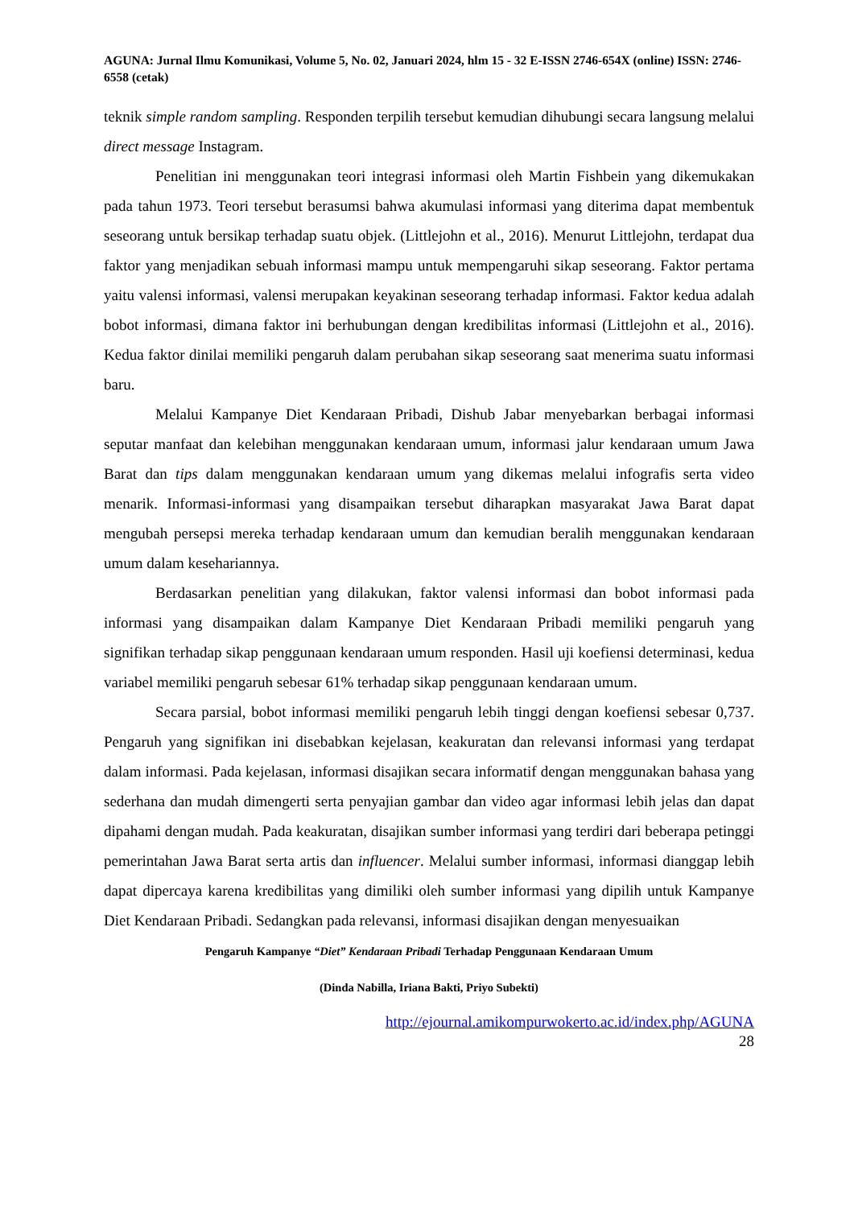AGUNA: Jurnal Ilmu Komunikasi, Volume 5, No. 02, Januari 2024, hlm 15 - 32 E-ISSN 2746-654X (online) ISSN: 2746-6558 (cetak)
teknik simple random sampling. Responden terpilih tersebut kemudian dihubungi secara langsung melalui direct message Instagram.
Penelitian ini menggunakan teori integrasi informasi oleh Martin Fishbein yang dikemukakan pada tahun 1973. Teori tersebut berasumsi bahwa akumulasi informasi yang diterima dapat membentuk seseorang untuk bersikap terhadap suatu objek. (Littlejohn et al., 2016). Menurut Littlejohn, terdapat dua faktor yang menjadikan sebuah informasi mampu untuk mempengaruhi sikap seseorang. Faktor pertama yaitu valensi informasi, valensi merupakan keyakinan seseorang terhadap informasi. Faktor kedua adalah bobot informasi, dimana faktor ini berhubungan dengan kredibilitas informasi (Littlejohn et al., 2016). Kedua faktor dinilai memiliki pengaruh dalam perubahan sikap seseorang saat menerima suatu informasi baru.
Melalui Kampanye Diet Kendaraan Pribadi, Dishub Jabar menyebarkan berbagai informasi seputar manfaat dan kelebihan menggunakan kendaraan umum, informasi jalur kendaraan umum Jawa Barat dan tips dalam menggunakan kendaraan umum yang dikemas melalui infografis serta video menarik. Informasi-informasi yang disampaikan tersebut diharapkan masyarakat Jawa Barat dapat mengubah persepsi mereka terhadap kendaraan umum dan kemudian beralih menggunakan kendaraan umum dalam kesehariannya.
Berdasarkan penelitian yang dilakukan, faktor valensi informasi dan bobot informasi pada informasi yang disampaikan dalam Kampanye Diet Kendaraan Pribadi memiliki pengaruh yang signifikan terhadap sikap penggunaan kendaraan umum responden. Hasil uji koefiensi determinasi, kedua variabel memiliki pengaruh sebesar 61% terhadap sikap penggunaan kendaraan umum.
Secara parsial, bobot informasi memiliki pengaruh lebih tinggi dengan koefiensi sebesar 0,737. Pengaruh yang signifikan ini disebabkan kejelasan, keakuratan dan relevansi informasi yang terdapat dalam informasi. Pada kejelasan, informasi disajikan secara informatif dengan menggunakan bahasa yang sederhana dan mudah dimengerti serta penyajian gambar dan video agar informasi lebih jelas dan dapat dipahami dengan mudah. Pada keakuratan, disajikan sumber informasi yang terdiri dari beberapa petinggi pemerintahan Jawa Barat serta artis dan influencer. Melalui sumber informasi, informasi dianggap lebih dapat dipercaya karena kredibilitas yang dimiliki oleh sumber informasi yang dipilih untuk Kampanye Diet Kendaraan Pribadi. Sedangkan pada relevansi, informasi disajikan dengan menyesuaikan
Pengaruh Kampanye “Diet” Kendaraan Pribadi Terhadap Penggunaan Kendaraan Umum
(Dinda Nabilla, Iriana Bakti, Priyo Subekti)
http://ejournal.amikompurwokerto.ac.id/index.php/AGUNA
28